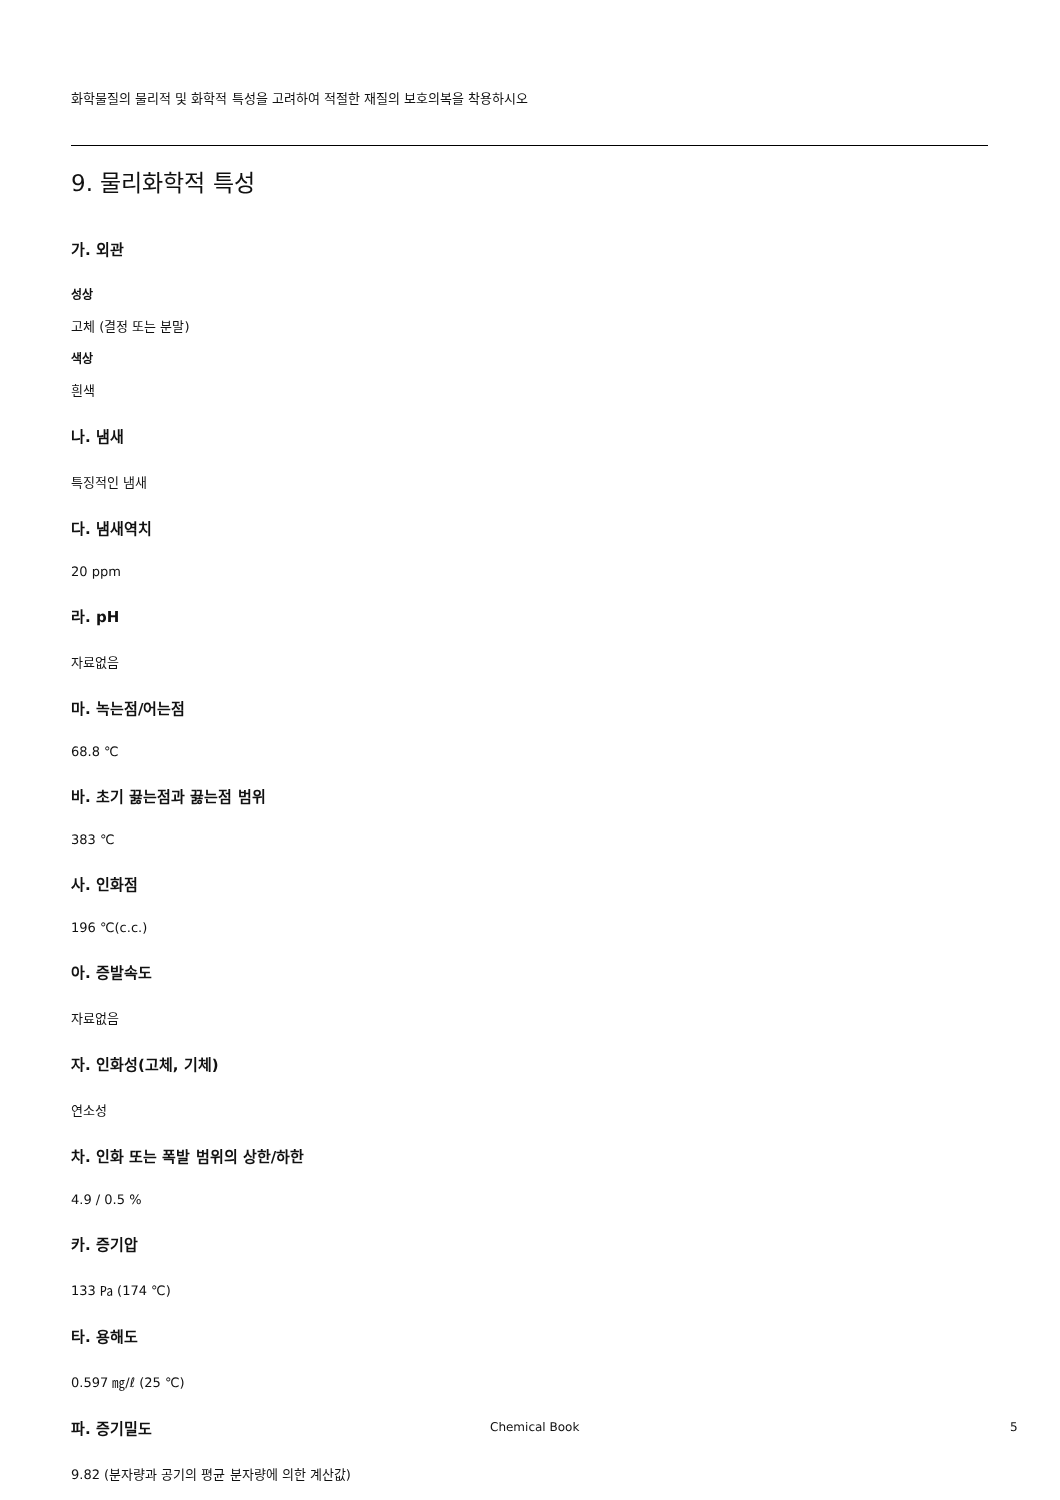화학물질의 물리적 및 화학적 특성을 고려하여 적절한 재질의 보호의복을 착용하시오
9. 물리화학적 특성
가. 외관
성상
고체 (결정 또는 분말)
색상
흰색
나. 냄새
특징적인 냄새
다. 냄새역치
20 ppm
라. pH
자료없음
마. 녹는점/어는점
68.8 ℃
바. 초기 끓는점과 끓는점 범위
383 ℃
사. 인화점
196 ℃(c.c.)
아. 증발속도
자료없음
자. 인화성(고체, 기체)
연소성
차. 인화 또는 폭발 범위의 상한/하한
4.9 / 0.5 %
카. 증기압
133 ㎩ (174 ℃)
타. 용해도
0.597 ㎎/ℓ (25 ℃)
파. 증기밀도
9.82 (분자량과 공기의 평균 분자량에 의한 계산값)
Chemical Book 5